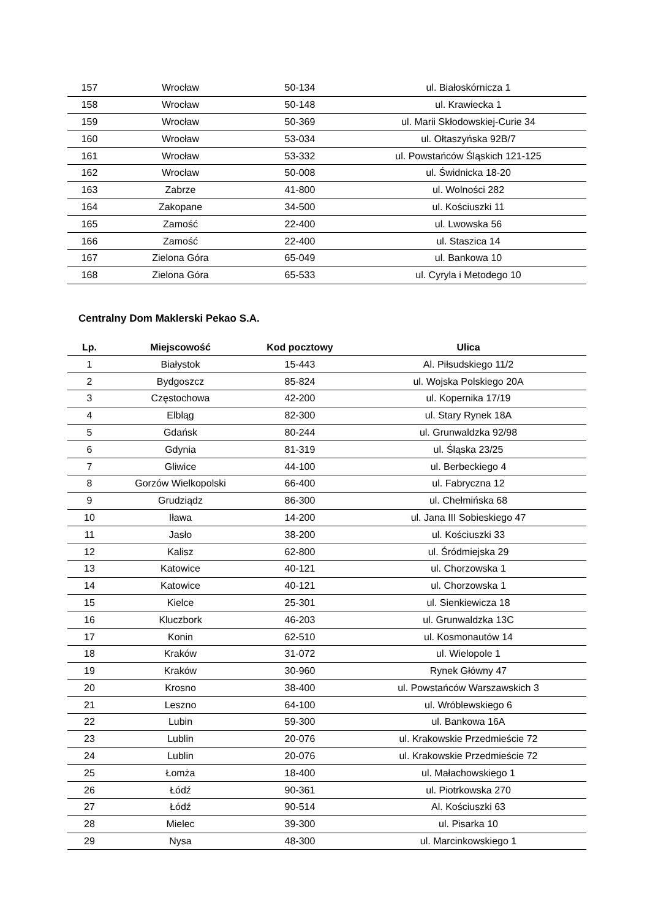| 157 | Wrocław | 50-134 | ul. Białoskórnicza 1 |
| 158 | Wrocław | 50-148 | ul. Krawiecka 1 |
| 159 | Wrocław | 50-369 | ul. Marii Skłodowskiej-Curie 34 |
| 160 | Wrocław | 53-034 | ul. Ołtaszyńska 92B/7 |
| 161 | Wrocław | 53-332 | ul. Powstańców Śląskich 121-125 |
| 162 | Wrocław | 50-008 | ul. Świdnicka 18-20 |
| 163 | Zabrze | 41-800 | ul. Wolności 282 |
| 164 | Zakopane | 34-500 | ul. Kościuszki 11 |
| 165 | Zamość | 22-400 | ul. Lwowska 56 |
| 166 | Zamość | 22-400 | ul. Staszica 14 |
| 167 | Zielona Góra | 65-049 | ul. Bankowa 10 |
| 168 | Zielona Góra | 65-533 | ul. Cyryla i Metodego 10 |
Centralny Dom Maklerski Pekao S.A.
| Lp. | Miejscowość | Kod pocztowy | Ulica |
| --- | --- | --- | --- |
| 1 | Białystok | 15-443 | Al. Piłsudskiego 11/2 |
| 2 | Bydgoszcz | 85-824 | ul. Wojska Polskiego 20A |
| 3 | Częstochowa | 42-200 | ul. Kopernika 17/19 |
| 4 | Elbląg | 82-300 | ul. Stary Rynek 18A |
| 5 | Gdańsk | 80-244 | ul. Grunwaldzka 92/98 |
| 6 | Gdynia | 81-319 | ul. Śląska 23/25 |
| 7 | Gliwice | 44-100 | ul. Berbeckiego 4 |
| 8 | Gorzów Wielkopolski | 66-400 | ul. Fabryczna 12 |
| 9 | Grudziądz | 86-300 | ul. Chełmińska 68 |
| 10 | Iława | 14-200 | ul. Jana III Sobieskiego 47 |
| 11 | Jasło | 38-200 | ul. Kościuszki 33 |
| 12 | Kalisz | 62-800 | ul. Śródmiejska 29 |
| 13 | Katowice | 40-121 | ul. Chorzowska 1 |
| 14 | Katowice | 40-121 | ul. Chorzowska 1 |
| 15 | Kielce | 25-301 | ul. Sienkiewicza 18 |
| 16 | Kluczbork | 46-203 | ul. Grunwaldzka 13C |
| 17 | Konin | 62-510 | ul. Kosmonautów 14 |
| 18 | Kraków | 31-072 | ul. Wielopole 1 |
| 19 | Kraków | 30-960 | Rynek Główny 47 |
| 20 | Krosno | 38-400 | ul. Powstańców Warszawskich 3 |
| 21 | Leszno | 64-100 | ul. Wróblewskiego 6 |
| 22 | Lubin | 59-300 | ul. Bankowa 16A |
| 23 | Lublin | 20-076 | ul. Krakowskie Przedmieście 72 |
| 24 | Lublin | 20-076 | ul. Krakowskie Przedmieście 72 |
| 25 | Łomża | 18-400 | ul. Małachowskiego 1 |
| 26 | Łódź | 90-361 | ul. Piotrkowska 270 |
| 27 | Łódź | 90-514 | Al. Kościuszki 63 |
| 28 | Mielec | 39-300 | ul. Pisarka 10 |
| 29 | Nysa | 48-300 | ul. Marcinkowskiego 1 |